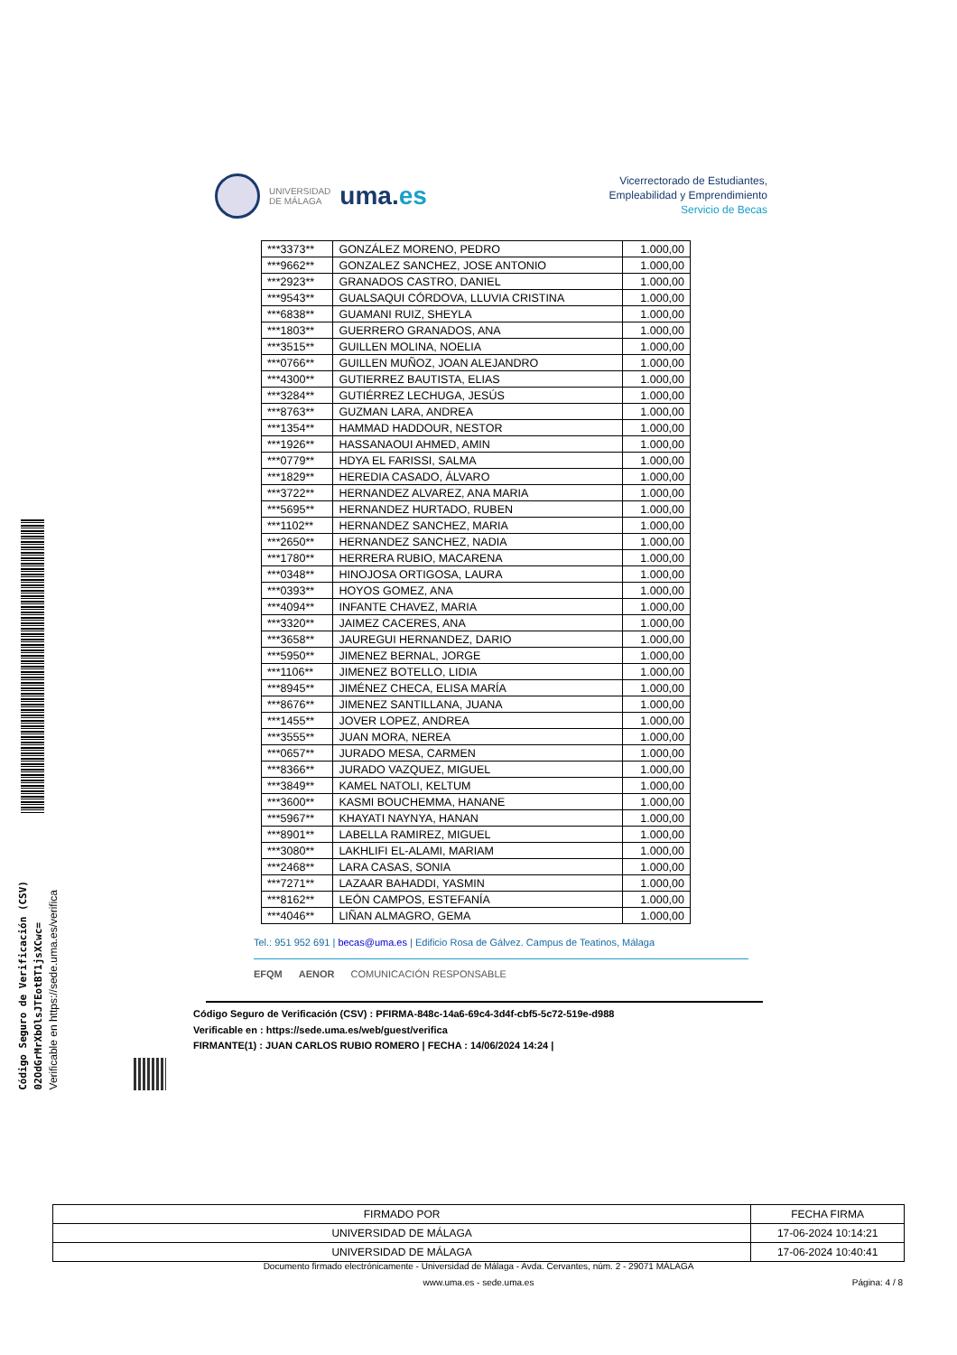Código Seguro de Verificación (CSV)
02OdGrMrXbOlsJTEotBT1jsXCwc=
Verificable en https://sede.uma.es/verifica
UNIVERSIDAD
DE MÁLAGA
uma.es
Vicerrectorado de Estudiantes,
Empleabilidad y Emprendimiento
Servicio de Becas
| ***3373** | GONZÁLEZ MORENO, PEDRO | 1.000,00 |
| ***9662** | GONZALEZ SANCHEZ, JOSE ANTONIO | 1.000,00 |
| ***2923** | GRANADOS CASTRO, DANIEL | 1.000,00 |
| ***9543** | GUALSAQUI CÓRDOVA, LLUVIA CRISTINA | 1.000,00 |
| ***6838** | GUAMANI RUIZ, SHEYLA | 1.000,00 |
| ***1803** | GUERRERO GRANADOS, ANA | 1.000,00 |
| ***3515** | GUILLEN MOLINA, NOELIA | 1.000,00 |
| ***0766** | GUILLEN MUÑOZ, JOAN ALEJANDRO | 1.000,00 |
| ***4300** | GUTIERREZ BAUTISTA, ELIAS | 1.000,00 |
| ***3284** | GUTIÉRREZ LECHUGA, JESÚS | 1.000,00 |
| ***8763** | GUZMAN LARA, ANDREA | 1.000,00 |
| ***1354** | HAMMAD HADDOUR, NESTOR | 1.000,00 |
| ***1926** | HASSANAOUI AHMED, AMIN | 1.000,00 |
| ***0779** | HDYA EL FARISSI, SALMA | 1.000,00 |
| ***1829** | HEREDIA CASADO, ÁLVARO | 1.000,00 |
| ***3722** | HERNANDEZ ALVAREZ, ANA MARIA | 1.000,00 |
| ***5695** | HERNANDEZ HURTADO, RUBEN | 1.000,00 |
| ***1102** | HERNANDEZ SANCHEZ, MARIA | 1.000,00 |
| ***2650** | HERNANDEZ SANCHEZ, NADIA | 1.000,00 |
| ***1780** | HERRERA RUBIO, MACARENA | 1.000,00 |
| ***0348** | HINOJOSA ORTIGOSA, LAURA | 1.000,00 |
| ***0393** | HOYOS GOMEZ, ANA | 1.000,00 |
| ***4094** | INFANTE CHAVEZ, MARIA | 1.000,00 |
| ***3320** | JAIMEZ CACERES, ANA | 1.000,00 |
| ***3658** | JAUREGUI HERNANDEZ, DARIO | 1.000,00 |
| ***5950** | JIMENEZ BERNAL, JORGE | 1.000,00 |
| ***1106** | JIMENEZ BOTELLO, LIDIA | 1.000,00 |
| ***8945** | JIMÉNEZ CHECA, ELISA MARÍA | 1.000,00 |
| ***8676** | JIMENEZ SANTILLANA, JUANA | 1.000,00 |
| ***1455** | JOVER LOPEZ, ANDREA | 1.000,00 |
| ***3555** | JUAN MORA, NEREA | 1.000,00 |
| ***0657** | JURADO MESA, CARMEN | 1.000,00 |
| ***8366** | JURADO VAZQUEZ, MIGUEL | 1.000,00 |
| ***3849** | KAMEL NATOLI, KELTUM | 1.000,00 |
| ***3600** | KASMI BOUCHEMMA, HANANE | 1.000,00 |
| ***5967** | KHAYATI NAYNYA, HANAN | 1.000,00 |
| ***8901** | LABELLA RAMIREZ, MIGUEL | 1.000,00 |
| ***3080** | LAKHLIFI EL-ALAMI, MARIAM | 1.000,00 |
| ***2468** | LARA CASAS, SONIA | 1.000,00 |
| ***7271** | LAZAAR BAHADDI, YASMIN | 1.000,00 |
| ***8162** | LEÓN CAMPOS, ESTEFANÍA | 1.000,00 |
| ***4046** | LIÑAN ALMAGRO, GEMA | 1.000,00 |
Tel.: 951 952 691 | becas@uma.es | Edificio Rosa de Gálvez. Campus de Teatinos, Málaga
EFQM AENOR COMUNICACIÓN RESPONSABLE
Código Seguro de Verificación (CSV) : PFIRMA-848c-14a6-69c4-3d4f-cbf5-5c72-519e-d988
Verificable en : https://sede.uma.es/web/guest/verifica
FIRMANTE(1) : JUAN CARLOS RUBIO ROMERO | FECHA : 14/06/2024 14:24 |
| FIRMADO POR | FECHA FIRMA |
| --- | --- |
| UNIVERSIDAD DE MÁLAGA | 17-06-2024 10:14:21 |
| UNIVERSIDAD DE MÁLAGA | 17-06-2024 10:40:41 |
Documento firmado electrónicamente - Universidad de Málaga - Avda. Cervantes, núm. 2 - 29071 MÁLAGA
www.uma.es - sede.uma.es
Página: 4 / 8